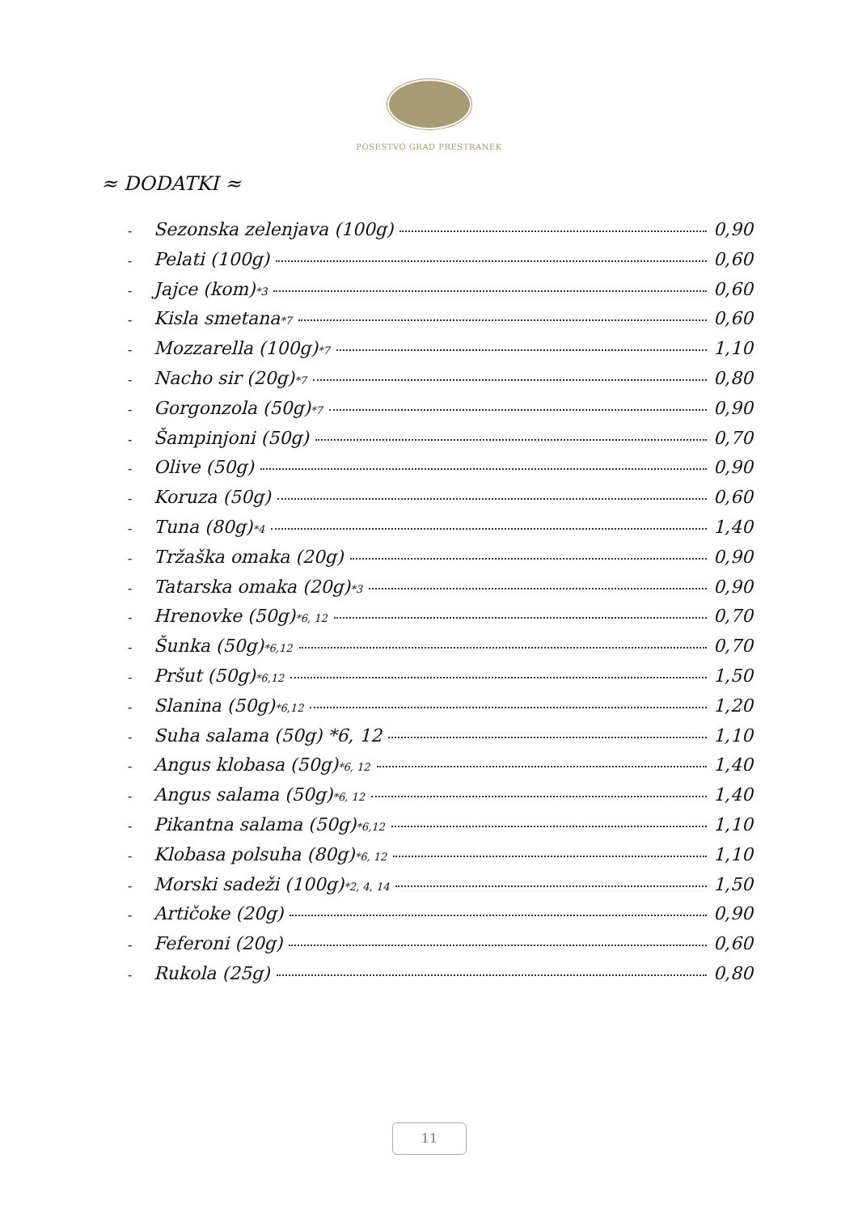POSESTVO GRAD PRESTRANEK
≈ DODATKI ≈
- Sezonska zelenjava (100g) 0,90
- Pelati (100g) 0,60
- Jajce (kom) <sup>*3</sup> 0,60
- Kisla smetana <sup>*7</sup> 0,60
- Mozzarella (100g) <sup>*7</sup> 1,10
- Nacho sir (20g) <sup>*7</sup> 0,80
- Gorgonzola (50g) <sup>*7</sup> 0,90
- Šampinjoni (50g) 0,70
- Olive (50g) 0,90
- Koruza (50g) 0,60
- Tuna (80g) <sup>*4</sup> 1,40
- Tržaška omaka (20g) 0,90
- Tatarska omaka (20g) <sup>*3</sup> 0,90
- Hrenovke (50g) <sup>*6, 12</sup> 0,70
- Šunka (50g) <sup>*6,12</sup> 0,70
- Pršut (50g) <sup>*6,12</sup> 1,50
- Slanina (50g) <sup>*6,12</sup> 1,20
- Suha salama (50g) *6, 12 1,10
- Angus klobasa (50g) <sup>*6, 12</sup> 1,40
- Angus salama (50g) <sup>*6, 12</sup> 1,40
- Pikantna salama (50g) <sup>*6,12</sup> 1,10
- Klobasa polsuha (80g) <sup>*6, 12</sup> 1,10
- Morski sadeži (100g) <sup>*2, 4, 14</sup> 1,50
- Artičoke (20g) 0,90
- Feferoni (20g) 0,60
- Rukola (25g) 0,80
11